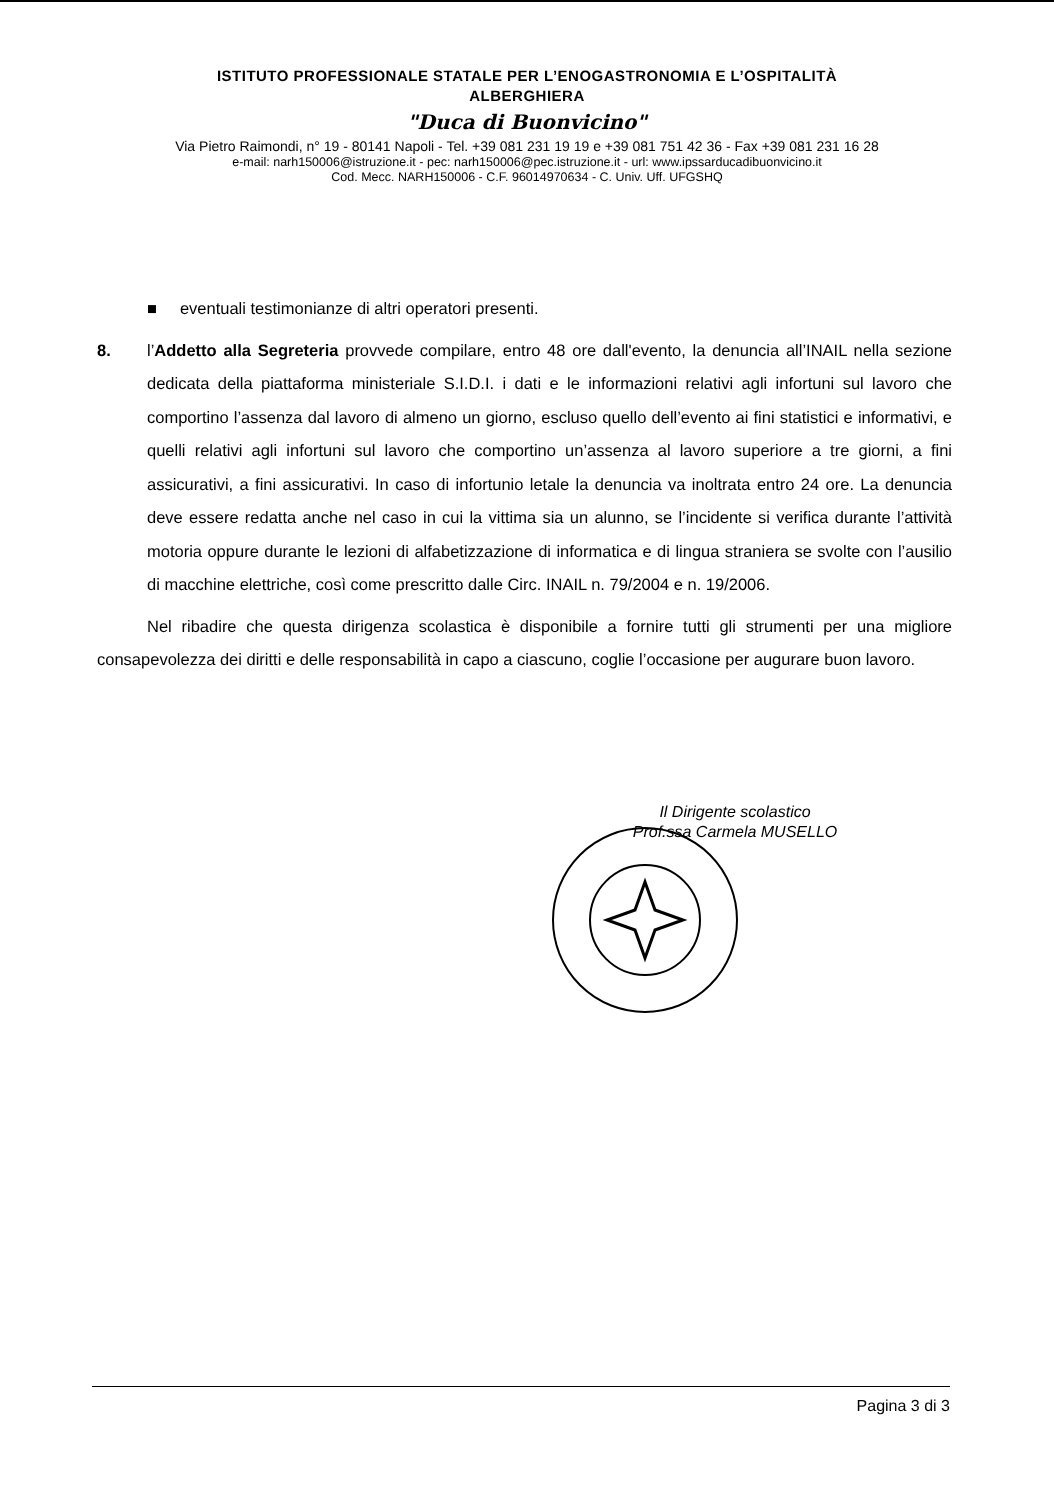ISTITUTO PROFESSIONALE STATALE PER L’ENOGASTRONOMIA E L’OSPITALITÀ
ALBERGHIERA
"Duca di Buonvicino"
Via Pietro Raimondi, n° 19 - 80141 Napoli - Tel. +39 081 231 19 19 e +39 081 751 42 36 - Fax +39 081 231 16 28
e-mail: narh150006@istruzione.it - pec: narh150006@pec.istruzione.it - url: www.ipssarducadibuonvicino.it
Cod. Mecc. NARH150006 - C.F. 96014970634 - C. Univ. Uff. UFGSHQ
■ eventuali testimonianze di altri operatori presenti.
8. l’Addetto alla Segreteria provvede compilare, entro 48 ore dall'evento, la denuncia all’INAIL nella sezione dedicata della piattaforma ministeriale S.I.D.I. i dati e le informazioni relativi agli infortuni sul lavoro che comportino l’assenza dal lavoro di almeno un giorno, escluso quello dell’evento ai fini statistici e informativi, e quelli relativi agli infortuni sul lavoro che comportino un’assenza al lavoro superiore a tre giorni, a fini assicurativi, a fini assicurativi. In caso di infortunio letale la denuncia va inoltrata entro 24 ore. La denuncia deve essere redatta anche nel caso in cui la vittima sia un alunno, se l’incidente si verifica durante l’attività motoria oppure durante le lezioni di alfabetizzazione di informatica e di lingua straniera se svolte con l’ausilio di macchine elettriche, così come prescritto dalle Circ. INAIL n. 79/2004 e n. 19/2006.
Nel ribadire che questa dirigenza scolastica è disponibile a fornire tutti gli strumenti per una migliore consapevolezza dei diritti e delle responsabilità in capo a ciascuno, coglie l’occasione per augurare buon lavoro.
Il Dirigente scolastico
Prof.ssa Carmela MUSELLO
Pagina 3 di 3